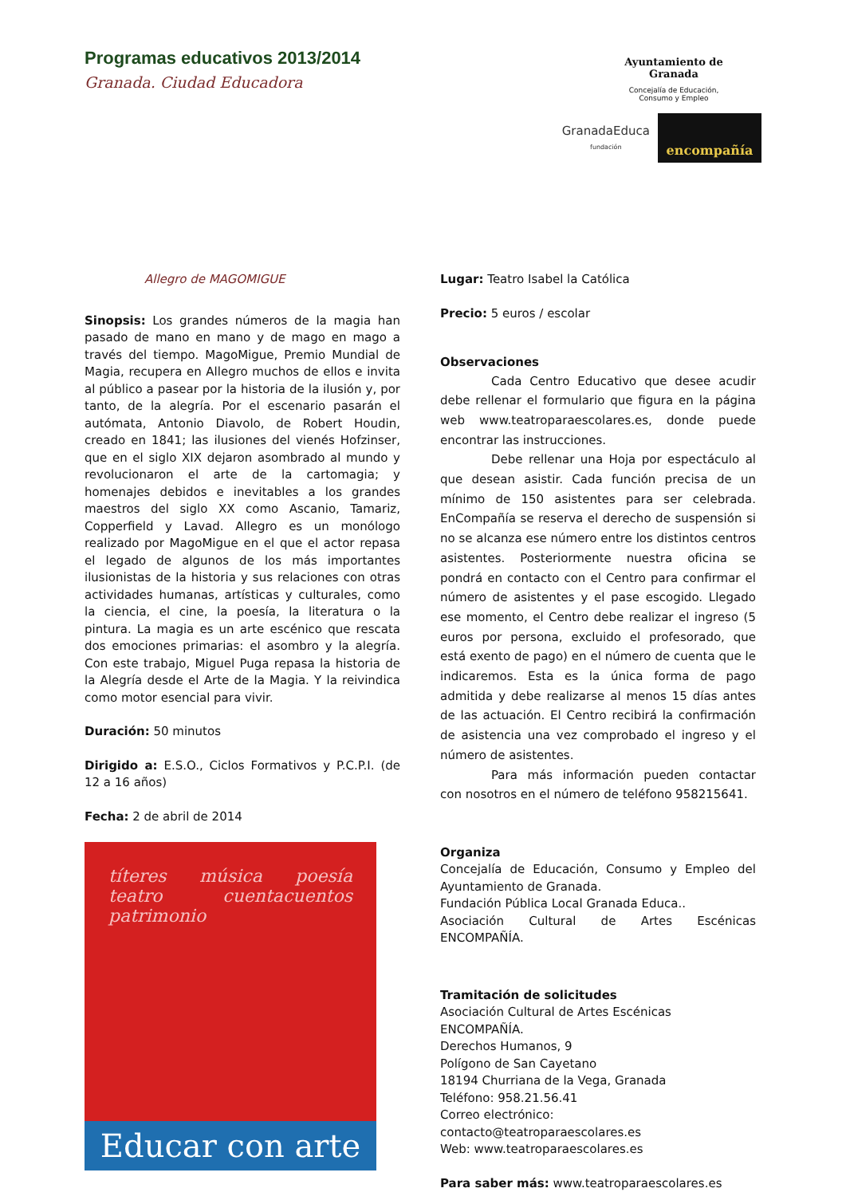Programas educativos 2013/2014
Granada. Ciudad Educadora
Ayuntamiento de
Granada
Concejalía de Educación,
Consumo y Empleo
GranadaEduca
fundación
encompañía
Allegro de MAGOMIGUE
Sinopsis: Los grandes números de la magia han pasado de mano en mano y de mago en mago a través del tiempo. MagoMigue, Premio Mundial de Magia, recupera en Allegro muchos de ellos e invita al público a pasear por la historia de la ilusión y, por tanto, de la alegría. Por el escenario pasarán el autómata, Antonio Diavolo, de Robert Houdin, creado en 1841; las ilusiones del vienés Hofzinser, que en el siglo XIX dejaron asombrado al mundo y revolucionaron el arte de la cartomagia; y homenajes debidos e inevitables a los grandes maestros del siglo XX como Ascanio, Tamariz, Copperfield y Lavad. Allegro es un monólogo realizado por MagoMigue en el que el actor repasa el legado de algunos de los más importantes ilusionistas de la historia y sus relaciones con otras actividades humanas, artísticas y culturales, como la ciencia, el cine, la poesía, la literatura o la pintura. La magia es un arte escénico que rescata dos emociones primarias: el asombro y la alegría. Con este trabajo, Miguel Puga repasa la historia de la Alegría desde el Arte de la Magia. Y la reivindica como motor esencial para vivir.
Duración: 50 minutos
Dirigido a: E.S.O., Ciclos Formativos y P.C.P.I. (de 12 a 16 años)
Fecha: 2 de abril de 2014
títeres música poesía teatro cuentacuentos patrimonio
Educar con arte
Lugar: Teatro Isabel la Católica
Precio: 5 euros / escolar
Observaciones
Cada Centro Educativo que desee acudir debe rellenar el formulario que figura en la página web www.teatroparaescolares.es, donde puede encontrar las instrucciones.
Debe rellenar una Hoja por espectáculo al que desean asistir. Cada función precisa de un mínimo de 150 asistentes para ser celebrada. EnCompañía se reserva el derecho de suspensión si no se alcanza ese número entre los distintos centros asistentes. Posteriormente nuestra oficina se pondrá en contacto con el Centro para confirmar el número de asistentes y el pase escogido. Llegado ese momento, el Centro debe realizar el ingreso (5 euros por persona, excluido el profesorado, que está exento de pago) en el número de cuenta que le indicaremos. Esta es la única forma de pago admitida y debe realizarse al menos 15 días antes de las actuación. El Centro recibirá la confirmación de asistencia una vez comprobado el ingreso y el número de asistentes.
Para más información pueden contactar con nosotros en el número de teléfono 958215641.
Organiza
Concejalía de Educación, Consumo y Empleo del Ayuntamiento de Granada.
Fundación Pública Local Granada Educa..
Asociación Cultural de Artes Escénicas ENCOMPAÑÍA.
Tramitación de solicitudes
Asociación Cultural de Artes Escénicas ENCOMPAÑÍA.
Derechos Humanos, 9
Polígono de San Cayetano
18194 Churriana de la Vega, Granada
Teléfono: 958.21.56.41
Correo electrónico: contacto@teatroparaescolares.es
Web: www.teatroparaescolares.es
Para saber más: www.teatroparaescolares.es